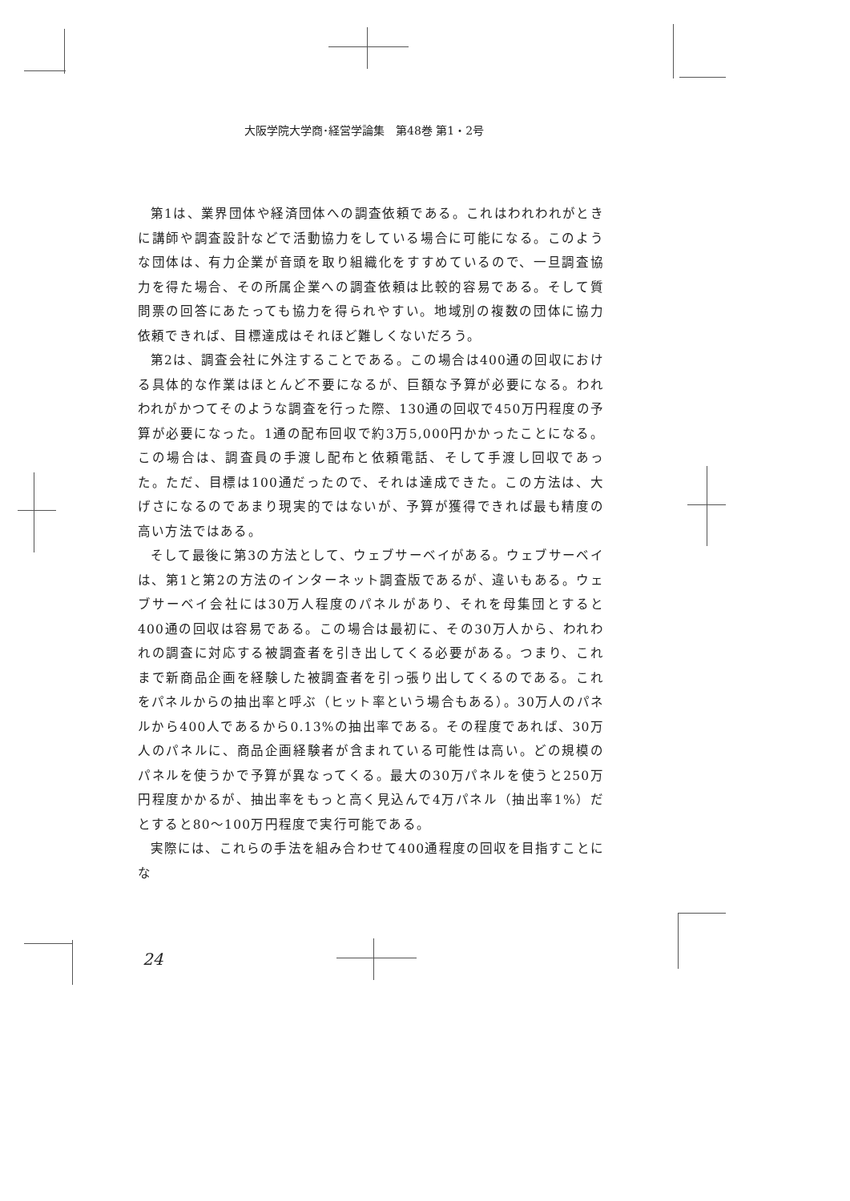大阪学院大学商･経営学論集　第48巻 第1・2号
第1は、業界団体や経済団体への調査依頼である。これはわれわれがときに講師や調査設計などで活動協力をしている場合に可能になる。このような団体は、有力企業が音頭を取り組織化をすすめているので、一旦調査協力を得た場合、その所属企業への調査依頼は比較的容易である。そして質問票の回答にあたっても協力を得られやすい。地域別の複数の団体に協力依頼できれば、目標達成はそれほど難しくないだろう。
第2は、調査会社に外注することである。この場合は400通の回収における具体的な作業はほとんど不要になるが、巨額な予算が必要になる。われわれがかつてそのような調査を行った際、130通の回収で450万円程度の予算が必要になった。1通の配布回収で約3万5,000円かかったことになる。この場合は、調査員の手渡し配布と依頼電話、そして手渡し回収であった。ただ、目標は100通だったので、それは達成できた。この方法は、大げさになるのであまり現実的ではないが、予算が獲得できれば最も精度の高い方法ではある。
そして最後に第3の方法として、ウェブサーベイがある。ウェブサーベイは、第1と第2の方法のインターネット調査版であるが、違いもある。ウェブサーベイ会社には30万人程度のパネルがあり、それを母集団とすると400通の回収は容易である。この場合は最初に、その30万人から、われわれの調査に対応する被調査者を引き出してくる必要がある。つまり、これまで新商品企画を経験した被調査者を引っ張り出してくるのである。これをパネルからの抽出率と呼ぶ（ヒット率という場合もある）。30万人のパネルから400人であるから0.13%の抽出率である。その程度であれば、30万人のパネルに、商品企画経験者が含まれている可能性は高い。どの規模のパネルを使うかで予算が異なってくる。最大の30万パネルを使うと250万円程度かかるが、抽出率をもっと高く見込んで4万パネル（抽出率1%）だとすると80〜100万円程度で実行可能である。
実際には、これらの手法を組み合わせて400通程度の回収を目指すことにな
24